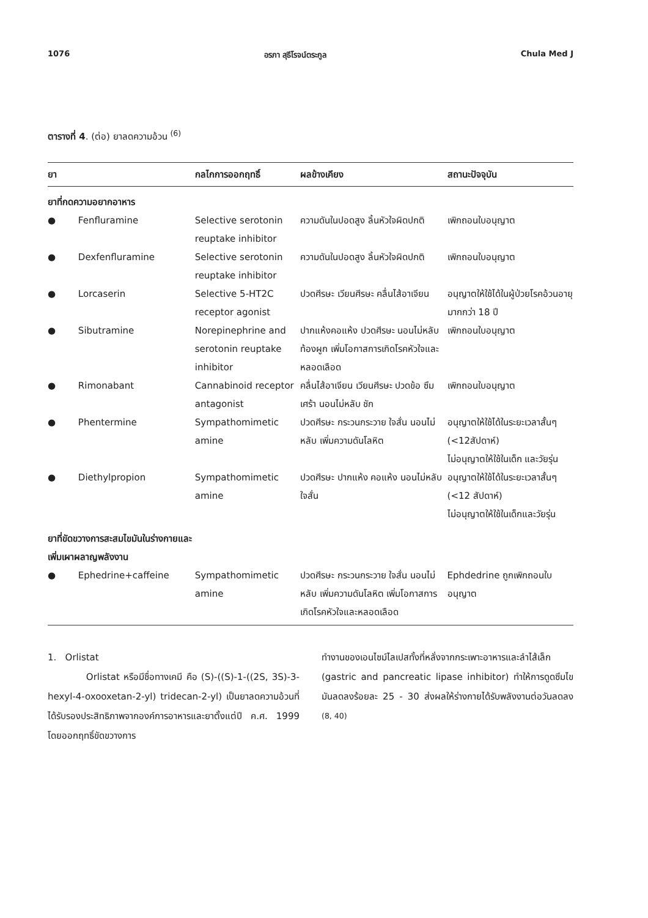1076 อรภา สุธีโรจน์ตระกูล Chula Med J
ตารางที่ 4. (ต่อ) ยาลดความอ้วน <sup>(6)</sup>
| ยา | กลไกการออกฤทธิ์ | ผลข้างเคียง | สถานะปัจจุบัน |
| --- | --- | --- | --- |
| ยาที่กดความอยากอาหาร | | | |
| ● Fenfluramine | Selective serotonin reuptake inhibitor | ความดันในปอดสูง ลิ้นหัวใจผิดปกติ | เพิกถอนใบอนุญาต |
| ● Dexfenfluramine | Selective serotonin reuptake inhibitor | ความดันในปอดสูง ลิ้นหัวใจผิดปกติ | เพิกถอนใบอนุญาต |
| ● Lorcaserin | Selective 5-HT2C receptor agonist | ปวดศีรษะ เวียนศีรษะ คลื่นไส้อาเจียน | อนุญาตให้ใช้ได้ในผู้ป่วยโรคอ้วนอายุมากกว่า 18 ปี |
| ● Sibutramine | Norepinephrine and serotonin reuptake inhibitor | ปากแห้งคอแห้ง ปวดศีรษะ นอนไม่หลับ ท้องผูก เพิ่มโอกาสการเกิดโรคหัวใจและหลอดเลือด | เพิกถอนใบอนุญาต |
| ● Rimonabant | Cannabinoid receptor antagonist | คลื่นไส้อาเจียน เวียนศีรษะ ปวดข้อ ซึมเศร้า นอนไม่หลับ ชัก | เพิกถอนใบอนุญาต |
| ● Phentermine | Sympathomimetic amine | ปวดศีรษะ กระวนกระวาย ใจสั่น นอนไม่หลับ เพิ่มความดันโลหิต | อนุญาตให้ใช้ได้ในระยะเวลาสั้นๆ (<12สัปดาห์) ไม่อนุญาตให้ใช้ในเด็ก และวัยรุ่น |
| ● Diethylpropion | Sympathomimetic amine | ปวดศีรษะ ปากแห้ง คอแห้ง นอนไม่หลับ ใจสั่น | อนุญาตให้ใช้ได้ในระยะเวลาสั้นๆ (<12 สัปดาห์) ไม่อนุญาตให้ใช้ในเด็กและวัยรุ่น |
| ยาที่ขัดขวางการสะสมไขมันในร่างกายและเพิ่มเผาผลาญพลังงาน | | | |
| ● Ephedrine+caffeine | Sympathomimetic amine | ปวดศีรษะ กระวนกระวาย ใจสั่น นอนไม่หลับ เพิ่มความดันโลหิต เพิ่มโอกาสการเกิดโรคหัวใจและหลอดเลือด | Ephdedrine ถูกเพิกถอนใบอนุญาต |
1. Orlistat
Orlistat หรือมีชื่อทางเคมี คือ (S)-((S)-1-((2S, 3S)-3-hexyl-4-oxooxetan-2-yl) tridecan-2-yl) เป็นยาลดความอ้วนที่ได้รับรองประสิทธิภาพจากองค์การอาหารและยาตั้งแต่ปี ค.ศ. 1999 โดยออกฤทธิ์ขัดขวางการ
ทำงานของเอนไซม์ไลเปสทั้งที่หลั่งจากกระเพาะอาหารและลำไส้เล็ก (gastric and pancreatic lipase inhibitor) ทำให้การดูดซึมไขมันลดลงร้อยละ 25 - 30 ส่งผลให้ร่างกายได้รับพลังงานต่อวันลดลง <sup>(8, 40)</sup>